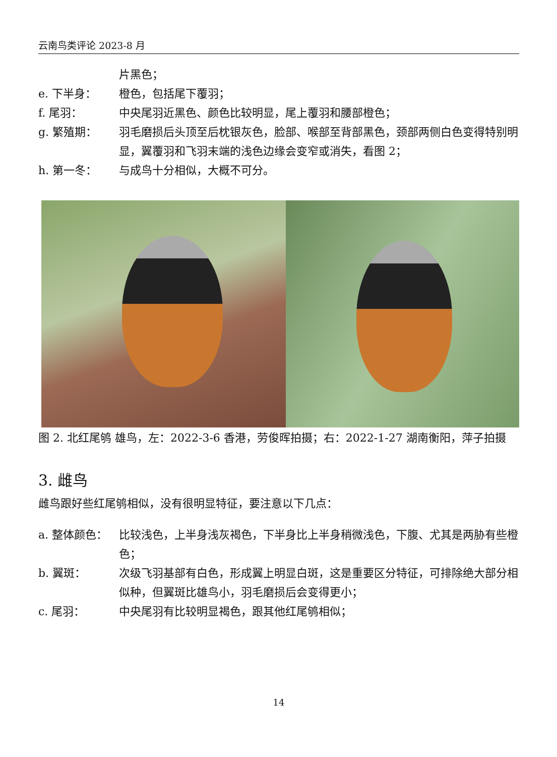云南鸟类评论 2023-8 月
片黑色；
e. 下半身： 橙色，包括尾下覆羽；
f. 尾羽： 中央尾羽近黑色、颜色比较明显，尾上覆羽和腰部橙色；
g. 繁殖期： 羽毛磨损后头顶至后枕银灰色，脸部、喉部至背部黑色，颈部两侧白色变得特别明显，翼覆羽和飞羽末端的浅色边缘会变窄或消失，看图 2；
h. 第一冬： 与成鸟十分相似，大概不可分。
图 2. 北红尾鸲 雄鸟，左：2022-3-6 香港，劳俊晖拍摄；右：2022-1-27 湖南衡阳，萍子拍摄
3. 雌鸟
雌鸟跟好些红尾鸲相似，没有很明显特征，要注意以下几点：
a. 整体颜色： 比较浅色，上半身浅灰褐色，下半身比上半身稍微浅色，下腹、尤其是两胁有些橙色；
b. 翼斑： 次级飞羽基部有白色，形成翼上明显白斑，这是重要区分特征，可排除绝大部分相似种，但翼斑比雄鸟小，羽毛磨损后会变得更小；
c. 尾羽： 中央尾羽有比较明显褐色，跟其他红尾鸲相似；
14